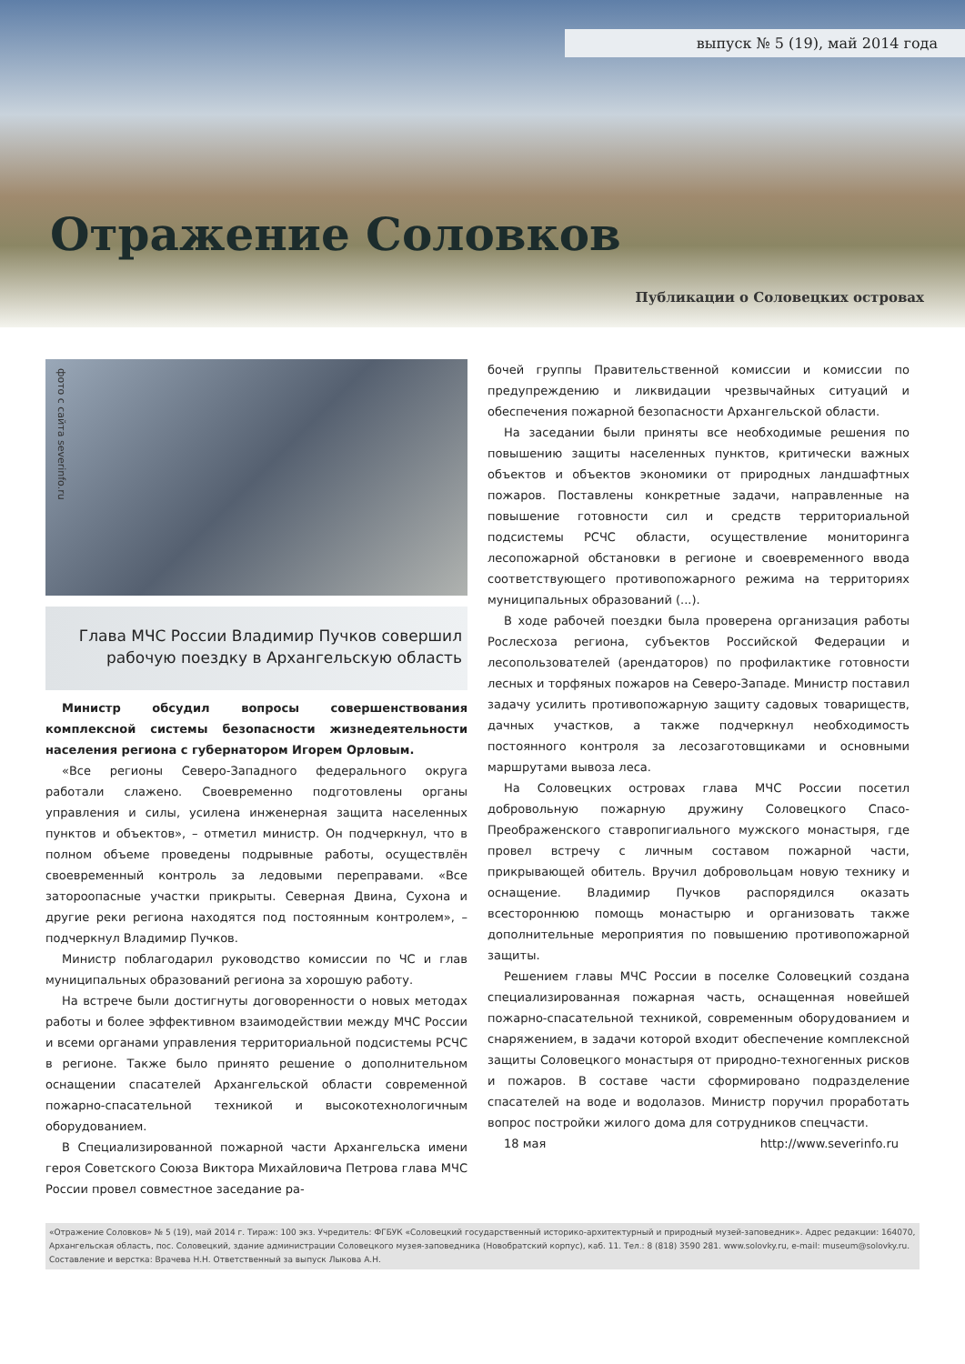выпуск № 5 (19), май 2014 года
Отражение Соловков
Публикации о Соловецких островах
фото с сайта severinfo.ru
Глава МЧС России Владимир Пучков совершил рабочую поездку в Архангельскую область
Министр обсудил вопросы совершенствования комплексной системы безопасности жизнедеятельности населения региона с губернатором Игорем Орловым.
«Все регионы Северо-Западного федерального округа работали слажено. Своевременно подготовлены органы управления и силы, усилена инженерная защита населенных пунктов и объектов», – отметил министр. Он подчеркнул, что в полном объеме проведены подрывные работы, осуществлён своевременный контроль за ледовыми переправами. «Все затороопасные участки прикрыты. Северная Двина, Сухона и другие реки региона находятся под постоянным контролем», – подчеркнул Владимир Пучков.
Министр поблагодарил руководство комиссии по ЧС и глав муниципальных образований региона за хорошую работу.
На встрече были достигнуты договоренности о новых методах работы и более эффективном взаимодействии между МЧС России и всеми органами управления территориальной подсистемы РСЧС в регионе. Также было принято решение о дополнительном оснащении спасателей Архангельской области современной пожарно-спасательной техникой и высокотехнологичным оборудованием.
В Специализированной пожарной части Архангельска имени героя Советского Союза Виктора Михайловича Петрова глава МЧС России провел совместное заседание ра-
бочей группы Правительственной комиссии и комиссии по предупреждению и ликвидации чрезвычайных ситуаций и обеспечения пожарной безопасности Архангельской области.
На заседании были приняты все необходимые решения по повышению защиты населенных пунктов, критически важных объектов и объектов экономики от природных ландшафтных пожаров. Поставлены конкретные задачи, направленные на повышение готовности сил и средств территориальной подсистемы РСЧС области, осуществление мониторинга лесопожарной обстановки в регионе и своевременного ввода соответствующего противопожарного режима на территориях муниципальных образований (...).
В ходе рабочей поездки была проверена организация работы Рослесхоза региона, субъектов Российской Федерации и лесопользователей (арендаторов) по профилактике готовности лесных и торфяных пожаров на Северо-Западе. Министр поставил задачу усилить противопожарную защиту садовых товариществ, дачных участков, а также подчеркнул необходимость постоянного контроля за лесозаготовщиками и основными маршрутами вывоза леса.
На Соловецких островах глава МЧС России посетил добровольную пожарную дружину Соловецкого Спасо-Преображенского ставропигиального мужского монастыря, где провел встречу с личным составом пожарной части, прикрывающей обитель. Вручил добровольцам новую технику и оснащение. Владимир Пучков распорядился оказать всестороннюю помощь монастырю и организовать также дополнительные мероприятия по повышению противопожарной защиты.
Решением главы МЧС России в поселке Соловецкий создана специализированная пожарная часть, оснащенная новейшей пожарно-спасательной техникой, современным оборудованием и снаряжением, в задачи которой входит обеспечение комплексной защиты Соловецкого монастыря от природно-техногенных рисков и пожаров. В составе части сформировано подразделение спасателей на воде и водолазов. Министр поручил проработать вопрос постройки жилого дома для сотрудников спецчасти.
18 мая http://www.severinfo.ru
«Отражение Соловков» № 5 (19), май 2014 г. Тираж: 100 экз. Учредитель: ФГБУК «Соловецкий государственный историко-архитектурный и природный музей-заповедник». Адрес редакции: 164070, Архангельская область, пос. Соловецкий, здание администрации Соловецкого музея-заповедника (Новобратский корпус), каб. 11. Тел.: 8 (818) 3590 281. www.solovky.ru, e-mail: museum@solovky.ru. Составление и верстка: Врачева Н.Н. Ответственный за выпуск Лыкова А.Н.